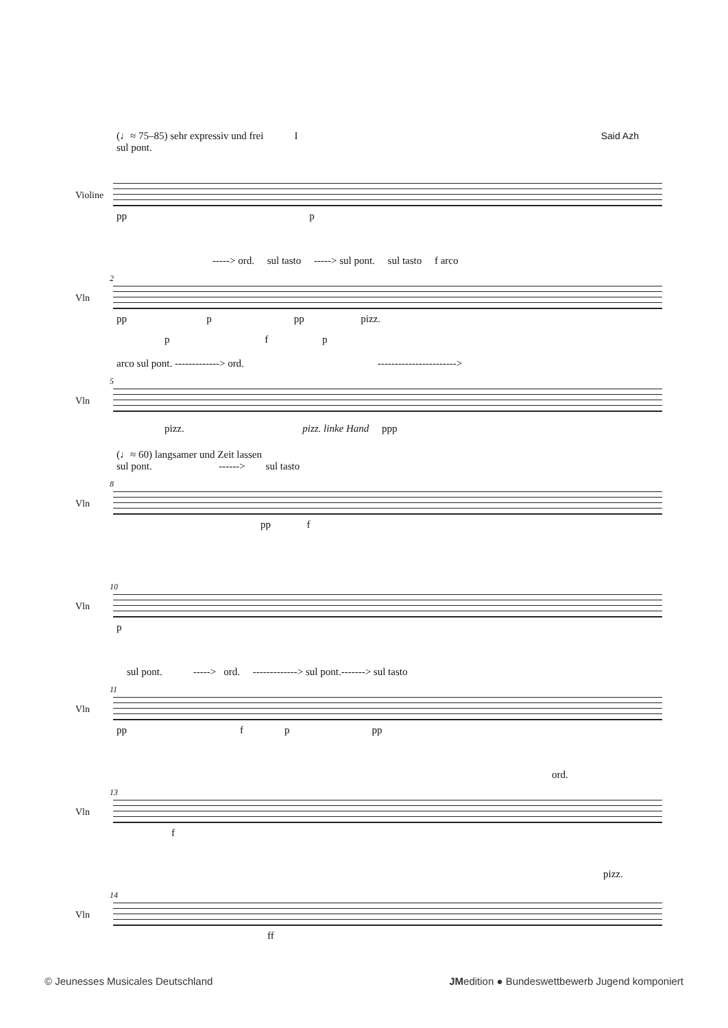(♩≈ 75–85) sehr expressiv und frei I
Said Azh
sul pont.
Violine
pp p
-----> ord. sul tasto -----> sul pont. sul tasto f arco
2
Vln
pp p pp pizz.
p f p
arco sul pont. -------------> ord. ----------------------->
5
Vln
pizz. pizz. linke Hand ppp
(♩≈ 60) langsamer und Zeit lassen
sul pont. ------> sul tasto
8
Vln
pp f
10
Vln
p
sul pont. -----> ord. -------------> sul pont.-------> sul tasto
11
Vln
pp f p pp
ord.
13
Vln
f
pizz.
14
Vln
ff
© Jeunesses Musicales Deutschland
JMedition ● Bundeswettbewerb Jugend komponiert